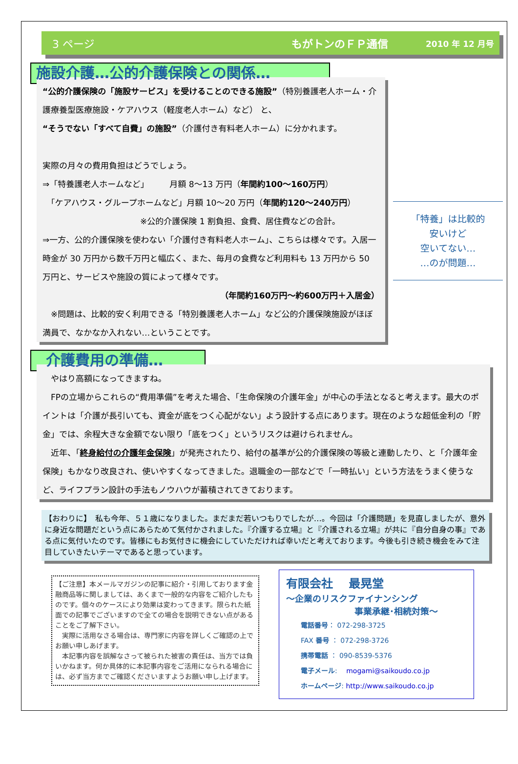3 ページ もがトンのＦＰ通信 2010 年 12 月号
施設介護…公的介護保険との関係…
“公的介護保険の「施設サービス」を受けることのできる施設”（特別養護老人ホーム・介護療養型医療施設・ケアハウス（軽度老人ホーム）など） と、
“そうでない「すべて自費」の施設”（介護付き有料老人ホーム）に分かれます。
実際の月々の費用負担はどうでしょう。
⇒「特養護老人ホームなど」　　　月額 8～13 万円（年間約100～160万円）
　「ケアハウス・グループホームなど」月額 10～20 万円（年間約120～240万円）
※公的介護保険 1 割負担、食費、居住費などの合計。
⇒一方、公的介護保険を使わない「介護付き有料老人ホーム」、こちらは様々です。入居一時金が 30 万円から数千万円と幅広く、また、毎月の食費など利用料も 13 万円から 50 万円と、サービスや施設の質によって様々です。
（年間約160万円～約600万円＋入居金）
　※問題は、比較的安く利用できる「特別養護老人ホーム」など公的介護保険施設がほぼ満員で、なかなか入れない…ということです。
「特養」は比較的
安いけど
空いてない…
…のが問題…
介護費用の準備…
　やはり高額になってきますね。
　FPの立場からこれらの“費用準備”を考えた場合、「生命保険の介護年金」が中心の手法となると考えます。最大のポイントは「介護が長引いても、資金が底をつく心配がない」よう設計する点にあります。現在のような超低金利の「貯金」では、余程大きな金額でない限り「底をつく」というリスクは避けられません。
　近年、「終身給付の介護年金保険」が発売されたり、給付の基準が公的介護保険の等級と連動したり、と「介護年金保険」もかなり改良され、使いやすくなってきました。退職金の一部などで「一時払い」という方法をうまく使うなど、ライフプラン設計の手法もノウハウが蓄積されてきております。
【おわりに】　私も今年、５１歳になりました。まだまだ若いつもりでしたが…。今回は「介護問題」を見直しましたが、意外に身近な問題だという点にあらためて気付かされました。『介護する立場』と『介護される立場』が共に『自分自身の事』である点に気付いたのです。皆様にもお気付きに機会にしていただければ幸いだと考えております。今後も引き続き機会をみて注目していきたいテーマであると思っています。
【ご注意】本メールマガジンの記事に紹介・引用しております金融商品等に関しましては、あくまで一般的な内容をご紹介したものです。個々のケースにより効果は変わってきます。限られた紙面での記事でございますので全ての場合を説明できない点があることをご了解下さい。
　実際に活用なさる場合は、専門家に内容を詳しくご確認の上でお願い申しあげます。
　本記事内容を誤解なさって被られた被害の責任は、当方では負いかねます。何か具体的に本記事内容をご活用になられる場合には、必ず当方までご確認くださいますようお願い申し上げます。
有限会社　 最晃堂
～企業のリスクファイナンシング
事業承継･相続対策～
電話番号： 072-298-3725
FAX 番号 ： 072-298-3726
携帯電話 ： 090-8539-5376
電子メール:　 mogami@saikoudo.co.jp
ホームページ: http://www.saikoudo.co.jp